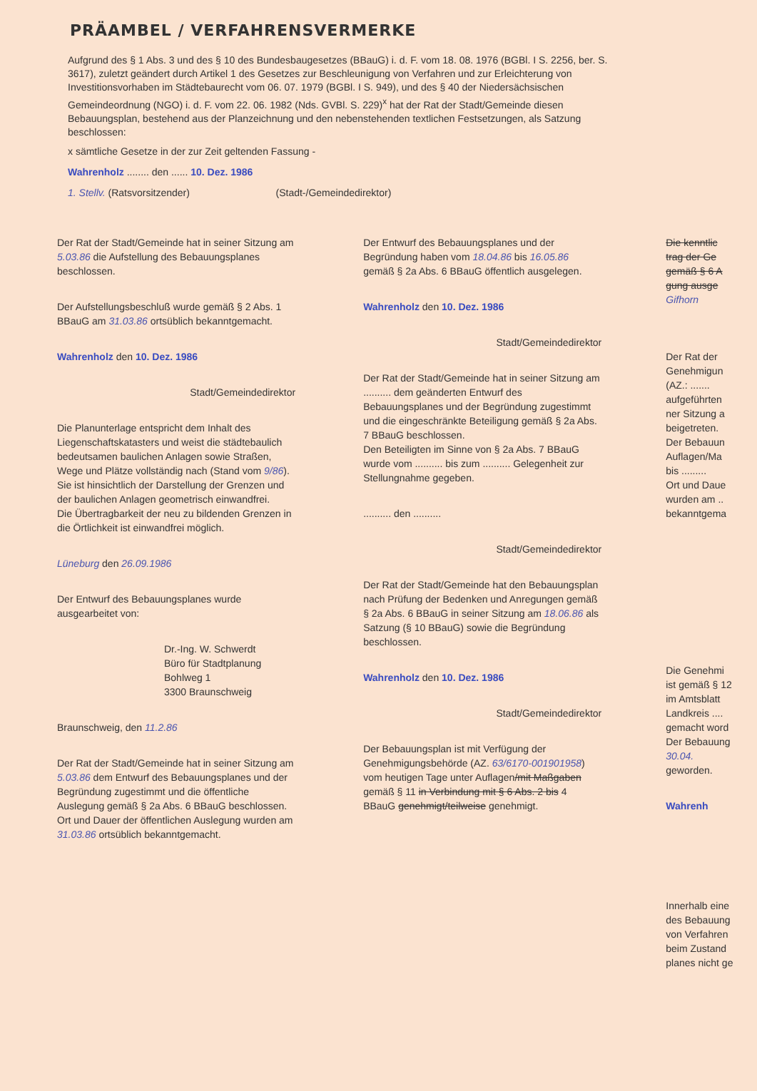PRÄAMBEL / VERFAHRENSVERMERKE
Aufgrund des § 1 Abs. 3 und des § 10 des Bundesbaugesetzes (BBauG) i. d. F. vom 18. 08. 1976 (BGBl. I S. 2256, ber. S. 3617), zuletzt geändert durch Artikel 1 des Gesetzes zur Beschleunigung von Verfahren und zur Erleichterung von Investitionsvorhaben im Städtebaurecht vom 06. 07. 1979 (BGBl. I S. 949), und des § 40 der Niedersächsischen Gemeindeordnung (NGO) i. d. F. vom 22. 06. 1982 (Nds. GVBl. S. 229)<sup>x</sup> hat der Rat der Stadt/Gemeinde diesen Bebauungsplan, bestehend aus der Planzeichnung und den nebenstehenden textlichen Festsetzungen, als Satzung beschlossen:
x sämtliche Gesetze in der zur Zeit geltenden Fassung -
Wahrenholz ........ den ...... 10. Dez. 1986
1. Stellv. (Ratsvorsitzender) (Stadt-/Gemeindedirektor)
Der Rat der Stadt/Gemeinde hat in seiner Sitzung am 5.03.86 die Aufstellung des Bebauungsplanes beschlossen.
Der Aufstellungsbeschluß wurde gemäß § 2 Abs. 1 BBauG am 31.03.86 ortsüblich bekanntgemacht.
Wahrenholz den 10. Dez. 1986
Stadt/Gemeindedirektor
Die Planunterlage entspricht dem Inhalt des Liegenschaftskatasters und weist die städtebaulich bedeutsamen baulichen Anlagen sowie Straßen, Wege und Plätze vollständig nach (Stand vom 9/86). Sie ist hinsichtlich der Darstellung der Grenzen und der baulichen Anlagen geometrisch einwandfrei.
Die Übertragbarkeit der neu zu bildenden Grenzen in die Örtlichkeit ist einwandfrei möglich.
Lüneburg den 26.09.1986
Der Entwurf des Bebauungsplanes wurde ausgearbeitet von:
Dr.-Ing. W. Schwerdt
Büro für Stadtplanung
Bohlweg 1
3300 Braunschweig
Braunschweig, den 11.2.86
Der Rat der Stadt/Gemeinde hat in seiner Sitzung am 5.03.86 dem Entwurf des Bebauungsplanes und der Begründung zugestimmt und die öffentliche Auslegung gemäß § 2a Abs. 6 BBauG beschlossen. Ort und Dauer der öffentlichen Auslegung wurden am 31.03.86 ortsüblich bekanntgemacht.
Der Entwurf des Bebauungsplanes und der Begründung haben vom 18.04.86 bis 16.05.86 gemäß § 2a Abs. 6 BBauG öffentlich ausgelegen.
Wahrenholz den 10. Dez. 1986
Stadt/Gemeindedirektor
Der Rat der Stadt/Gemeinde hat in seiner Sitzung am .......... dem geänderten Entwurf des Bebauungsplanes und der Begründung zugestimmt und die eingeschränkte Beteiligung gemäß § 2a Abs. 7 BBauG beschlossen.
Den Beteiligten im Sinne von § 2a Abs. 7 BBauG wurde vom .......... bis zum .......... Gelegenheit zur Stellungnahme gegeben.
.......... den ..........
Stadt/Gemeindedirektor
Der Rat der Stadt/Gemeinde hat den Bebauungsplan nach Prüfung der Bedenken und Anregungen gemäß § 2a Abs. 6 BBauG in seiner Sitzung am 18.06.86 als Satzung (§ 10 BBauG) sowie die Begründung beschlossen.
Wahrenholz den 10. Dez. 1986
Stadt/Gemeindedirektor
Der Bebauungsplan ist mit Verfügung der Genehmigungsbehörde (AZ. 63/6170-001901958) vom heutigen Tage unter Auflagen/mit Maßgaben gemäß § 11 in Verbindung mit § 6 Abs. 2 bis 4 BBauG genehmigt/teilweise genehmigt.
Die kenntlic
trag der Ge
gemäß § 6 A
gung ausge
Gifhorn
Der Rat der
Genehmigun
(AZ.: .......
aufgeführten
ner Sitzung a
beigetreten.
Der Bebauun
Auflagen/Ma
bis .........
Ort und Daue
wurden am ..
bekanntgema
Die Genehmi
ist gemäß § 12
im Amtsblatt
Landkreis ....
gemacht word
Der Bebauung
30.04.
geworden.
Wahrenh
Innerhalb eine
des Bebauung
von Verfahren
beim Zustand
planes nicht ge